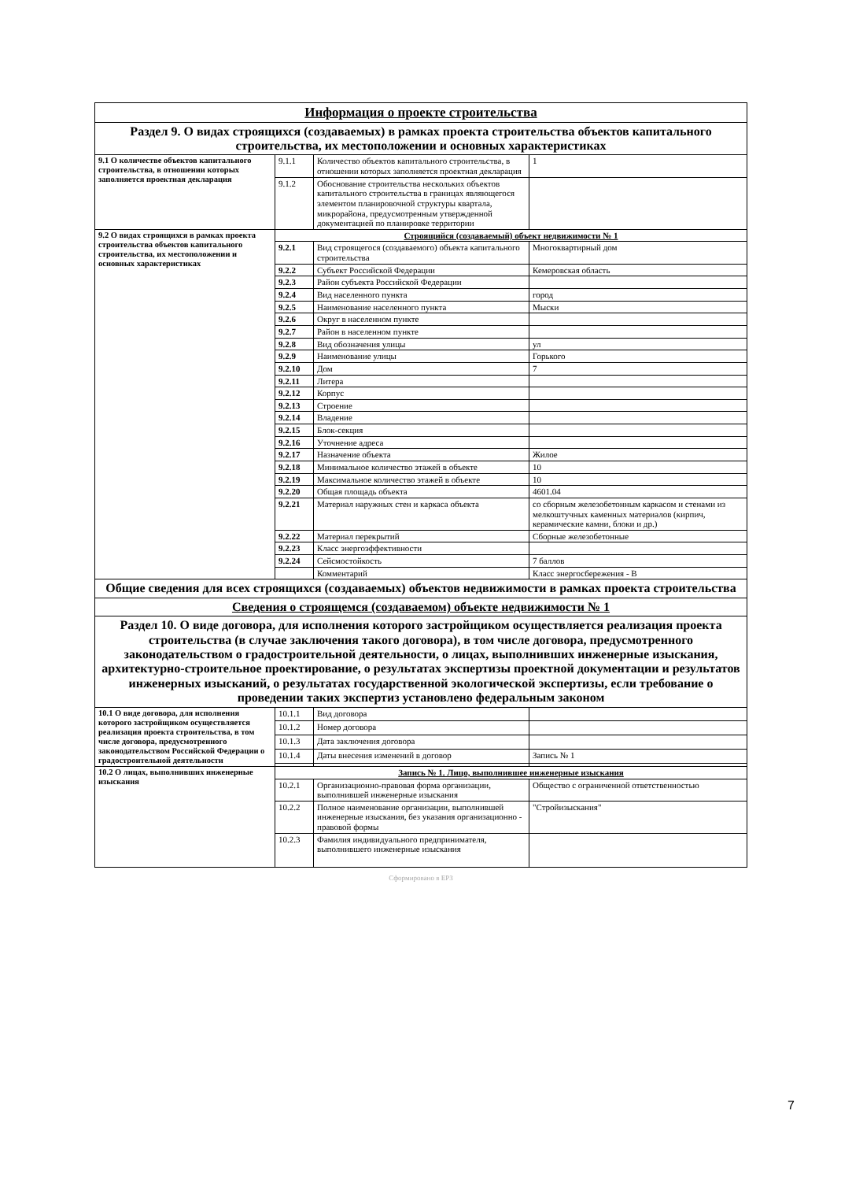| Информация о проекте строительства | | | |
| Раздел 9. О видах строящихся (создаваемых) в рамках проекта строительства объектов капитального строительства, их местоположении и основных характеристиках | | | |
| 9.1 О количестве объектов капитального строительства, в отношении которых заполняется проектная декларация | 9.1.1 | Количество объектов капитального строительства, в отношении которых заполняется проектная декларация | 1 |
| | 9.1.2 | Обоснование строительства нескольких объектов капитального строительства в границах являющегося элементом планировочной структуры квартала, микрорайона, предусмотренным утвержденной документацией по планировке территории | |
| 9.2 О видах строящихся в рамках проекта строительства объектов капитального строительства, их местоположении и основных характеристиках | Строящийся (создаваемый) объект недвижимости № 1 | | |
| | 9.2.1 | Вид строящегося (создаваемого) объекта капитального строительства | Многоквартирный дом |
| | 9.2.2 | Субъект Российской Федерации | Кемеровская область |
| | 9.2.3 | Район субъекта Российской Федерации | |
| | 9.2.4 | Вид населенного пункта | город |
| | 9.2.5 | Наименование населенного пункта | Мыски |
| | 9.2.6 | Округ в населенном пункте | |
| | 9.2.7 | Район в населенном пункте | |
| | 9.2.8 | Вид обозначения улицы | ул |
| | 9.2.9 | Наименование улицы | Горького |
| | 9.2.10 | Дом | 7 |
| | 9.2.11 | Литера | |
| | 9.2.12 | Корпус | |
| | 9.2.13 | Строение | |
| | 9.2.14 | Владение | |
| | 9.2.15 | Блок-секция | |
| | 9.2.16 | Уточнение адреса | |
| | 9.2.17 | Назначение объекта | Жилое |
| | 9.2.18 | Минимальное количество этажей в объекте | 10 |
| | 9.2.19 | Максимальное количество этажей в объекте | 10 |
| | 9.2.20 | Общая площадь объекта | 4601.04 |
| | 9.2.21 | Материал наружных стен и каркаса объекта | со сборным железобетонным каркасом и стенами из мелкоштучных каменных материалов (кирпич, керамические камни, блоки и др.) |
| | 9.2.22 | Материал перекрытий | Сборные железобетонные |
| | 9.2.23 | Класс энергоэффективности | |
| | 9.2.24 | Сейсмостойкость | 7 баллов |
| | | Комментарий | Класс энергосбережения - В |
| Общие сведения для всех строящихся (создаваемых) объектов недвижимости в рамках проекта строительства | | | |
| Сведения о строящемся (создаваемом) объекте недвижимости № 1 | | | |
| Раздел 10. О виде договора, для исполнения которого застройщиком осуществляется реализация проекта строительства (в случае заключения такого договора), в том числе договора, предусмотренного законодательством о градостроительной деятельности, о лицах, выполнивших инженерные изыскания, архитектурно-строительное проектирование, о результатах экспертизы проектной документации и результатов инженерных изысканий, о результатах государственной экологической экспертизы, если требование о проведении таких экспертиз установлено федеральным законом | | | |
| 10.1 О виде договора, для исполнения которого застройщиком осуществляется реализация проекта строительства, в том числе договора, предусмотренного законодательством Российской Федерации о градостроительной деятельности | 10.1.1 | Вид договора | |
| | 10.1.2 | Номер договора | |
| | 10.1.3 | Дата заключения договора | |
| | 10.1.4 | Даты внесения изменений в договор | Запись № 1 |
| 10.2 О лицах, выполнивших инженерные изыскания | Запись № 1. Лицо, выполнившее инженерные изыскания | | |
| | 10.2.1 | Организационно-правовая форма организации, выполнившей инженерные изыскания | Общество с ограниченной ответственностью |
| | 10.2.2 | Полное наименование организации, выполнившей инженерные изыскания, без указания организационно - правовой формы | "Стройизыскания" |
| | 10.2.3 | Фамилия индивидуального предпринимателя, выполнившего инженерные изыскания | |
Сформировано в ЕРЗ
7